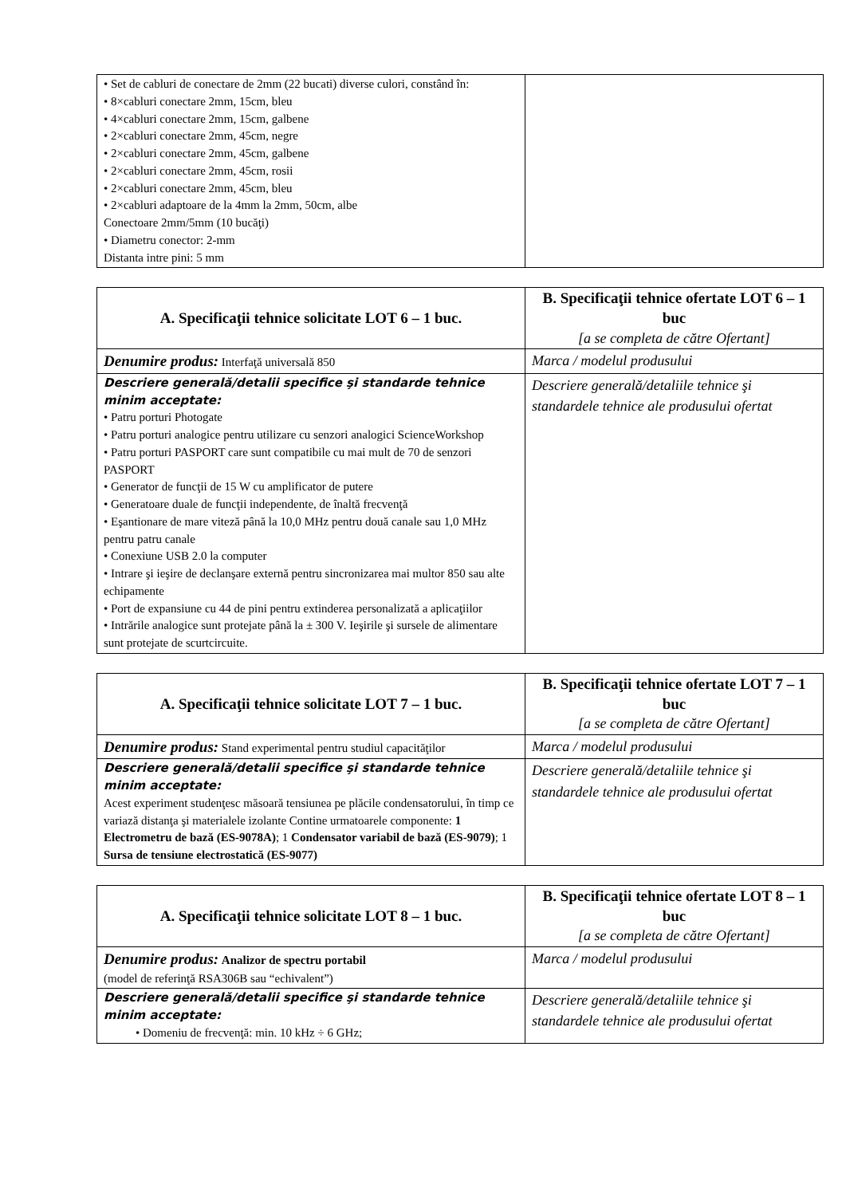| • Set de cabluri de conectare de 2mm (22 bucati) diverse culori, constând în: • 8×cabluri conectare 2mm, 15cm, bleu • 4×cabluri conectare 2mm, 15cm, galbene • 2×cabluri conectare 2mm, 45cm, negre • 2×cabluri conectare 2mm, 45cm, galbene • 2×cabluri conectare 2mm, 45cm, rosii • 2×cabluri conectare 2mm, 45cm, bleu • 2×cabluri adaptoare de la 4mm la 2mm, 50cm, albe Conectoare 2mm/5mm (10 bucăţi) • Diametru conector: 2-mm Distanta intre pini: 5 mm | |
| A. Specificaţii tehnice solicitate LOT 6 – 1 buc. | B. Specificaţii tehnice ofertate LOT 6 – 1 buc [a se completa de către Ofertant] |
| --- | --- |
| Denumire produs: Interfaţă universală 850 | Marca / modelul produsului |
| Descriere generală/detalii specifice şi standarde tehnice minim acceptate: • Patru porturi Photogate • Patru porturi analogice pentru utilizare cu senzori analogici ScienceWorkshop • Patru porturi PASPORT care sunt compatibile cu mai mult de 70 de senzori PASPORT • Generator de funcţii de 15 W cu amplificator de putere • Generatoare duale de funcţii independente, de înaltă frecvenţă • Eşantionare de mare viteză până la 10,0 MHz pentru două canale sau 1,0 MHz pentru patru canale • Conexiune USB 2.0 la computer • Intrare şi ieşire de declanşare externă pentru sincronizarea mai multor 850 sau alte echipamente • Port de expansiune cu 44 de pini pentru extinderea personalizată a aplicaţiilor • Intrările analogice sunt protejate până la ± 300 V. Ieşirile şi sursele de alimentare sunt protejate de scurtcircuite. | Descriere generală/detaliile tehnice şi standardele tehnice ale produsului ofertat |
| A. Specificaţii tehnice solicitate LOT 7 – 1 buc. | B. Specificaţii tehnice ofertate LOT 7 – 1 buc [a se completa de către Ofertant] |
| --- | --- |
| Denumire produs: Stand experimental pentru studiul capacităţilor | Marca / modelul produsului |
| Descriere generală/detalii specifice şi standarde tehnice minim acceptate: Acest experiment studenţesc măsoară tensiunea pe plăcile condensatorului, în timp ce variază distanţa şi materialele izolante Contine urmatoarele componente: 1 Electrometru de bază (ES-9078A) ; 1 Condensator variabil de bază (ES-9079) ; 1 Sursa de tensiune electrostatică (ES-9077) | Descriere generală/detaliile tehnice şi standardele tehnice ale produsului ofertat |
| A. Specificaţii tehnice solicitate LOT 8 – 1 buc. | B. Specificaţii tehnice ofertate LOT 8 – 1 buc [a se completa de către Ofertant] |
| --- | --- |
| Denumire produs: Analizor de spectru portabil (model de referinţă RSA306B sau “echivalent”) | Marca / modelul produsului |
| Descriere generală/detalii specifice şi standarde tehnice minim acceptate: • Domeniu de frecvenţă: min. 10 kHz ÷ 6 GHz; | Descriere generală/detaliile tehnice şi standardele tehnice ale produsului ofertat |